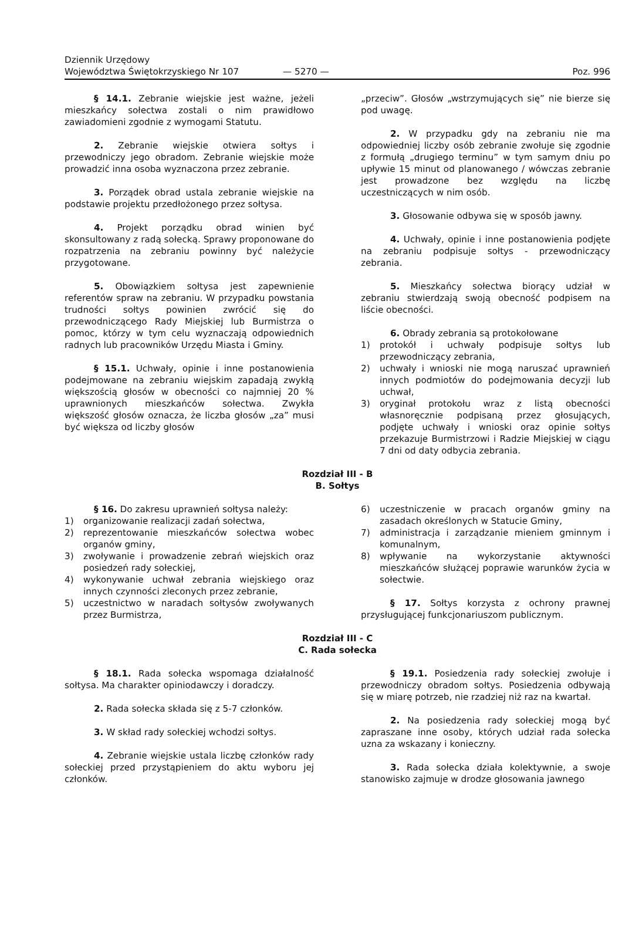Dziennik Urzędowy
Województwa Świętokrzyskiego Nr 107
— 5270 —
Poz. 996
§ 14.1. Zebranie wiejskie jest ważne, jeżeli mieszkańcy sołectwa zostali o nim prawidłowo zawiadomieni zgodnie z wymogami Statutu.
2. Zebranie wiejskie otwiera sołtys i przewodniczy jego obradom. Zebranie wiejskie może prowadzić inna osoba wyznaczona przez zebranie.
3. Porządek obrad ustala zebranie wiejskie na podstawie projektu przedłożonego przez sołtysa.
4. Projekt porządku obrad winien być skonsultowany z radą sołecką. Sprawy proponowane do rozpatrzenia na zebraniu powinny być należycie przygotowane.
5. Obowiązkiem sołtysa jest zapewnienie referentów spraw na zebraniu. W przypadku powstania trudności sołtys powinien zwrócić się do przewodniczącego Rady Miejskiej lub Burmistrza o pomoc, którzy w tym celu wyznaczają odpowiednich radnych lub pracowników Urzędu Miasta i Gminy.
§ 15.1. Uchwały, opinie i inne postanowienia podejmowane na zebraniu wiejskim zapadają zwykłą większością głosów w obecności co najmniej 20 % uprawnionych mieszkańców sołectwa. Zwykła większość głosów oznacza, że liczba głosów „za” musi być większa od liczby głosów
„przeciw”. Głosów „wstrzymujących się” nie bierze się pod uwagę.
2. W przypadku gdy na zebraniu nie ma odpowiedniej liczby osób zebranie zwołuje się zgodnie z formułą „drugiego terminu” w tym samym dniu po upływie 15 minut od planowanego / wówczas zebranie jest prowadzone bez względu na liczbę uczestniczących w nim osób.
3. Głosowanie odbywa się w sposób jawny.
4. Uchwały, opinie i inne postanowienia podjęte na zebraniu podpisuje sołtys - przewodniczący zebrania.
5. Mieszkańcy sołectwa biorący udział w zebraniu stwierdzają swoją obecność podpisem na liście obecności.
6. Obrady zebrania są protokołowane
1) protokół i uchwały podpisuje sołtys lub przewodniczący zebrania,
2) uchwały i wnioski nie mogą naruszać uprawnień innych podmiotów do podejmowania decyzji lub uchwał,
3) oryginał protokołu wraz z listą obecności własnoręcznie podpisaną przez głosujących, podjęte uchwały i wnioski oraz opinie sołtys przekazuje Burmistrzowi i Radzie Miejskiej w ciągu 7 dni od daty odbycia zebrania.
Rozdział III - B
B. Sołtys
§ 16. Do zakresu uprawnień sołtysa należy:
1) organizowanie realizacji zadań sołectwa,
2) reprezentowanie mieszkańców sołectwa wobec organów gminy,
3) zwoływanie i prowadzenie zebrań wiejskich oraz posiedzeń rady sołeckiej,
4) wykonywanie uchwał zebrania wiejskiego oraz innych czynności zleconych przez zebranie,
5) uczestnictwo w naradach sołtysów zwoływanych przez Burmistrza,
6) uczestniczenie w pracach organów gminy na zasadach określonych w Statucie Gminy,
7) administracja i zarządzanie mieniem gminnym i komunalnym,
8) wpływanie na wykorzystanie aktywności mieszkańców służącej poprawie warunków życia w sołectwie.
§ 17. Sołtys korzysta z ochrony prawnej przysługującej funkcjonariuszom publicznym.
Rozdział III - C
C. Rada sołecka
§ 18.1. Rada sołecka wspomaga działalność sołtysa. Ma charakter opiniodawczy i doradczy.
2. Rada sołecka składa się z 5-7 członków.
3. W skład rady sołeckiej wchodzi sołtys.
4. Zebranie wiejskie ustala liczbę członków rady sołeckiej przed przystąpieniem do aktu wyboru jej członków.
§ 19.1. Posiedzenia rady sołeckiej zwołuje i przewodniczy obradom sołtys. Posiedzenia odbywają się w miarę potrzeb, nie rzadziej niż raz na kwartał.
2. Na posiedzenia rady sołeckiej mogą być zapraszane inne osoby, których udział rada sołecka uzna za wskazany i konieczny.
3. Rada sołecka działa kolektywnie, a swoje stanowisko zajmuje w drodze głosowania jawnego